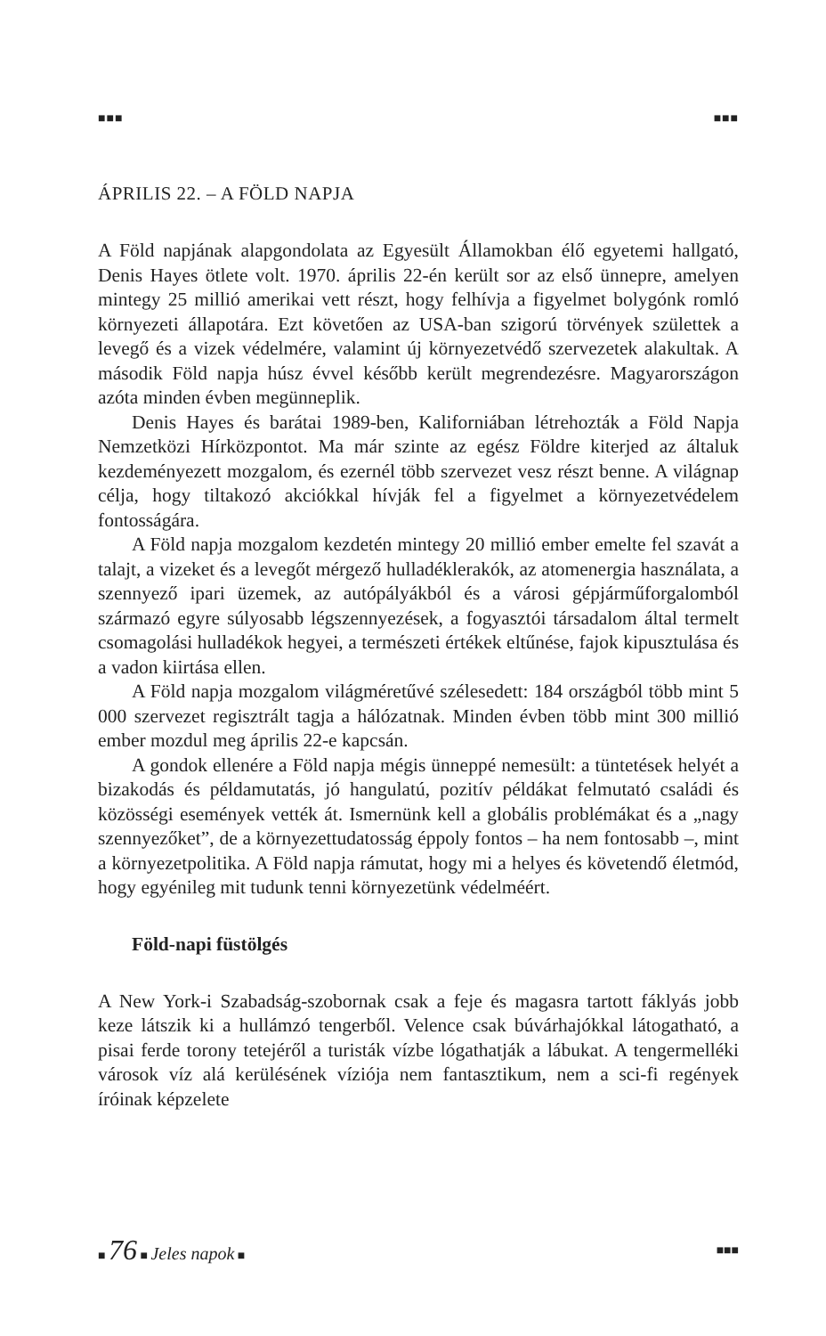■■■ ■■■
ÁPRILIS 22. – A FÖLD NAPJA
A Föld napjának alapgondolata az Egyesült Államokban élő egyetemi hallgató, Denis Hayes ötlete volt. 1970. április 22-én került sor az első ünnepre, amelyen mintegy 25 millió amerikai vett részt, hogy felhívja a figyelmet bolygónk romló környezeti állapotára. Ezt követően az USA-ban szigorú törvények születtek a levegő és a vizek védelmére, valamint új környezetvédő szervezetek alakultak. A második Föld napja húsz évvel később került megrendezésre. Magyarországon azóta minden évben megünneplik.
Denis Hayes és barátai 1989-ben, Kaliforniában létrehozták a Föld Napja Nemzetközi Hírközpontot. Ma már szinte az egész Földre kiterjed az általuk kezdeményezett mozgalom, és ezernél több szervezet vesz részt benne. A világnap célja, hogy tiltakozó akciókkal hívják fel a figyelmet a környezetvédelem fontosságára.
A Föld napja mozgalom kezdetén mintegy 20 millió ember emelte fel szavát a talajt, a vizeket és a levegőt mérgező hulladéklerakók, az atomenergia használata, a szennyező ipari üzemek, az autópályákból és a városi gépjárműforgalomból származó egyre súlyosabb légszennyezések, a fogyasztói társadalom által termelt csomagolási hulladékok hegyei, a természeti értékek eltűnése, fajok kipusztulása és a vadon kiirtása ellen.
A Föld napja mozgalom világméretűvé szélesedett: 184 országból több mint 5 000 szervezet regisztrált tagja a hálózatnak. Minden évben több mint 300 millió ember mozdul meg április 22-e kapcsán.
A gondok ellenére a Föld napja mégis ünneppé nemesült: a tüntetések helyét a bizakodás és példamutatás, jó hangulatú, pozitív példákat felmutató családi és közösségi események vették át. Ismernünk kell a globális problémákat és a „nagy szennyezőket”, de a környezettudatosság éppoly fontos – ha nem fontosabb –, mint a környezetpolitika. A Föld napja rámutat, hogy mi a helyes és követendő életmód, hogy egyénileg mit tudunk tenni környezetünk védelméért.
Föld-napi füstölgés
A New York-i Szabadság-szobornak csak a feje és magasra tartott fáklyás jobb keze látszik ki a hullámzó tengerből. Velence csak búvárhajókkal látogatható, a pisai ferde torony tetejéről a turisták vízbe lógathatják a lábukat. A tengermelléki városok víz alá kerülésének víziója nem fantasztikum, nem a sci-fi regények íróinak képzelete
■ 76 ■ Jeles napok ■ ■■■